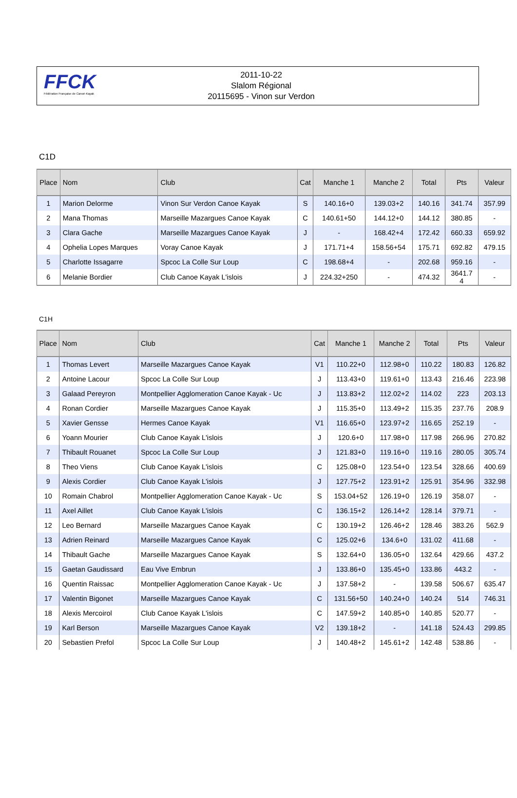FFCK
Fédération Française de Canoë-Kayak
2011-10-22
Slalom Régional
20115695 - Vinon sur Verdon
C1D
| Place | Nom | Club | Cat | Manche 1 | Manche 2 | Total | Pts | Valeur |
| --- | --- | --- | --- | --- | --- | --- | --- | --- |
| 1 | Marion Delorme | Vinon Sur Verdon Canoe Kayak | S | 140.16+0 | 139.03+2 | 140.16 | 341.74 | 357.99 |
| 2 | Mana Thomas | Marseille Mazargues Canoe Kayak | C | 140.61+50 | 144.12+0 | 144.12 | 380.85 | - |
| 3 | Clara Gache | Marseille Mazargues Canoe Kayak | J | - | 168.42+4 | 172.42 | 660.33 | 659.92 |
| 4 | Ophelia Lopes Marques | Voray Canoe Kayak | J | 171.71+4 | 158.56+54 | 175.71 | 692.82 | 479.15 |
| 5 | Charlotte Issagarre | Spcoc La Colle Sur Loup | C | 198.68+4 | - | 202.68 | 959.16 | - |
| 6 | Melanie Bordier | Club Canoe Kayak L'islois | J | 224.32+250 | - | 474.32 | 3641.7 4 | - |
C1H
| Place | Nom | Club | Cat | Manche 1 | Manche 2 | Total | Pts | Valeur |
| --- | --- | --- | --- | --- | --- | --- | --- | --- |
| 1 | Thomas Levert | Marseille Mazargues Canoe Kayak | V1 | 110.22+0 | 112.98+0 | 110.22 | 180.83 | 126.82 |
| 2 | Antoine Lacour | Spcoc La Colle Sur Loup | J | 113.43+0 | 119.61+0 | 113.43 | 216.46 | 223.98 |
| 3 | Galaad Pereyron | Montpellier Agglomeration Canoe Kayak - Uc | J | 113.83+2 | 112.02+2 | 114.02 | 223 | 203.13 |
| 4 | Ronan Cordier | Marseille Mazargues Canoe Kayak | J | 115.35+0 | 113.49+2 | 115.35 | 237.76 | 208.9 |
| 5 | Xavier Gensse | Hermes Canoe Kayak | V1 | 116.65+0 | 123.97+2 | 116.65 | 252.19 | - |
| 6 | Yoann Mourier | Club Canoe Kayak L'islois | J | 120.6+0 | 117.98+0 | 117.98 | 266.96 | 270.82 |
| 7 | Thibault Rouanet | Spcoc La Colle Sur Loup | J | 121.83+0 | 119.16+0 | 119.16 | 280.05 | 305.74 |
| 8 | Theo Viens | Club Canoe Kayak L'islois | C | 125.08+0 | 123.54+0 | 123.54 | 328.66 | 400.69 |
| 9 | Alexis Cordier | Club Canoe Kayak L'islois | J | 127.75+2 | 123.91+2 | 125.91 | 354.96 | 332.98 |
| 10 | Romain Chabrol | Montpellier Agglomeration Canoe Kayak - Uc | S | 153.04+52 | 126.19+0 | 126.19 | 358.07 | - |
| 11 | Axel Aillet | Club Canoe Kayak L'islois | C | 136.15+2 | 126.14+2 | 128.14 | 379.71 | - |
| 12 | Leo Bernard | Marseille Mazargues Canoe Kayak | C | 130.19+2 | 126.46+2 | 128.46 | 383.26 | 562.9 |
| 13 | Adrien Reinard | Marseille Mazargues Canoe Kayak | C | 125.02+6 | 134.6+0 | 131.02 | 411.68 | - |
| 14 | Thibault Gache | Marseille Mazargues Canoe Kayak | S | 132.64+0 | 136.05+0 | 132.64 | 429.66 | 437.2 |
| 15 | Gaetan Gaudissard | Eau Vive Embrun | J | 133.86+0 | 135.45+0 | 133.86 | 443.2 | - |
| 16 | Quentin Raissac | Montpellier Agglomeration Canoe Kayak - Uc | J | 137.58+2 | - | 139.58 | 506.67 | 635.47 |
| 17 | Valentin Bigonet | Marseille Mazargues Canoe Kayak | C | 131.56+50 | 140.24+0 | 140.24 | 514 | 746.31 |
| 18 | Alexis Mercoirol | Club Canoe Kayak L'islois | C | 147.59+2 | 140.85+0 | 140.85 | 520.77 | - |
| 19 | Karl Berson | Marseille Mazargues Canoe Kayak | V2 | 139.18+2 | - | 141.18 | 524.43 | 299.85 |
| 20 | Sebastien Prefol | Spcoc La Colle Sur Loup | J | 140.48+2 | 145.61+2 | 142.48 | 538.86 | - |